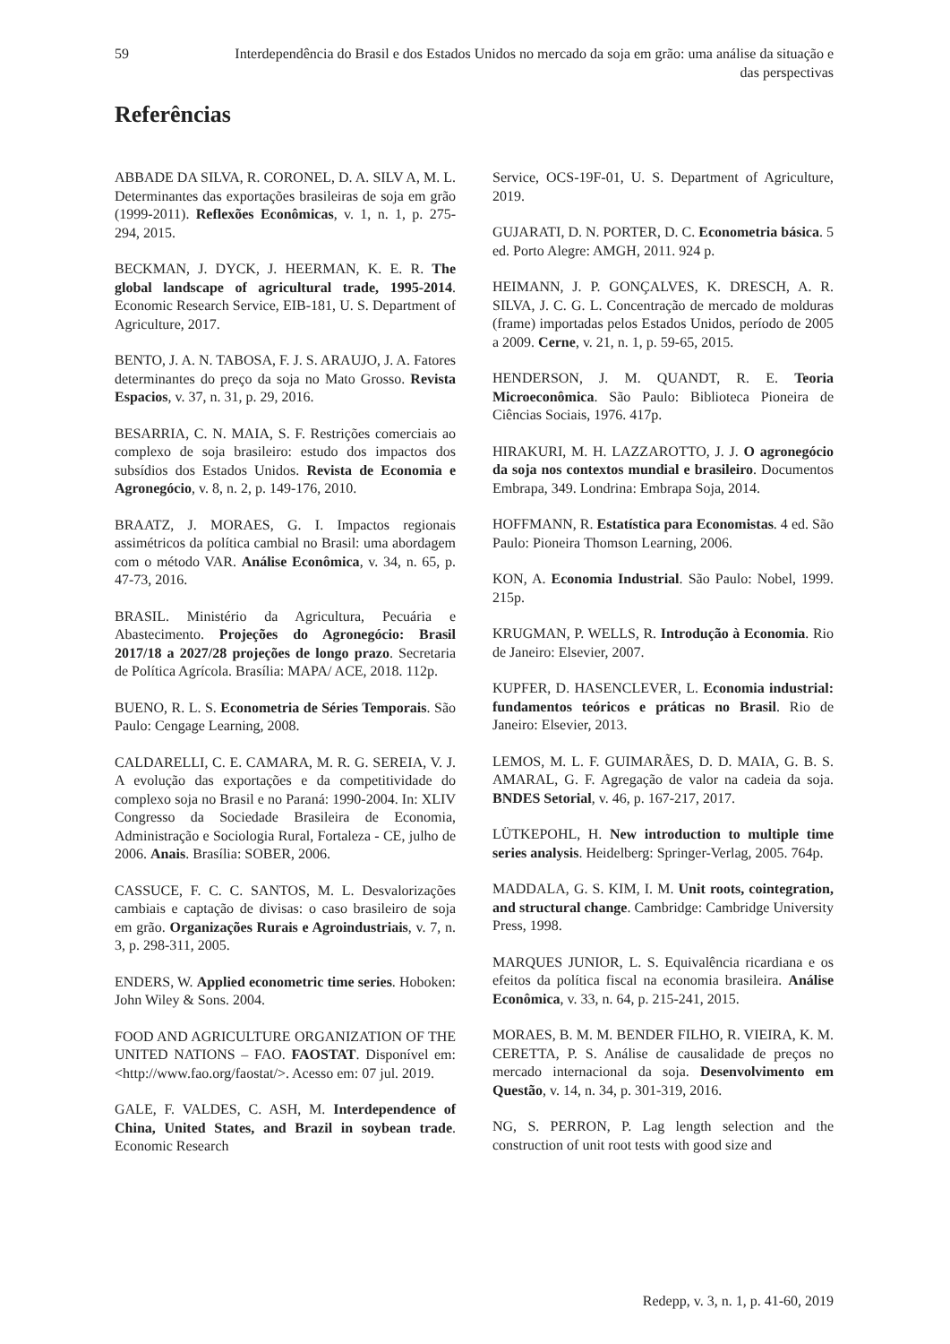59 Interdependência do Brasil e dos Estados Unidos no mercado da soja em grão: uma análise da situação e das perspectivas
Referências
ABBADE DA SILVA, R. CORONEL, D. A. SILV A, M. L. Determinantes das exportações brasileiras de soja em grão (1999-2011). Reflexões Econômicas, v. 1, n. 1, p. 275-294, 2015.
BECKMAN, J. DYCK, J. HEERMAN, K. E. R. The global landscape of agricultural trade, 1995-2014. Economic Research Service, EIB-181, U. S. Department of Agriculture, 2017.
BENTO, J. A. N. TABOSA, F. J. S. ARAUJO, J. A. Fatores determinantes do preço da soja no Mato Grosso. Revista Espacios, v. 37, n. 31, p. 29, 2016.
BESARRIA, C. N. MAIA, S. F. Restrições comerciais ao complexo de soja brasileiro: estudo dos impactos dos subsídios dos Estados Unidos. Revista de Economia e Agronegócio, v. 8, n. 2, p. 149-176, 2010.
BRAATZ, J. MORAES, G. I. Impactos regionais assimétricos da política cambial no Brasil: uma abordagem com o método VAR. Análise Econômica, v. 34, n. 65, p. 47-73, 2016.
BRASIL. Ministério da Agricultura, Pecuária e Abastecimento. Projeções do Agronegócio: Brasil 2017/18 a 2027/28 projeções de longo prazo. Secretaria de Política Agrícola. Brasília: MAPA/ ACE, 2018. 112p.
BUENO, R. L. S. Econometria de Séries Temporais. São Paulo: Cengage Learning, 2008.
CALDARELLI, C. E. CAMARA, M. R. G. SEREIA, V. J. A evolução das exportações e da competitividade do complexo soja no Brasil e no Paraná: 1990-2004. In: XLIV Congresso da Sociedade Brasileira de Economia, Administração e Sociologia Rural, Fortaleza - CE, julho de 2006. Anais. Brasília: SOBER, 2006.
CASSUCE, F. C. C. SANTOS, M. L. Desvalorizações cambiais e captação de divisas: o caso brasileiro de soja em grão. Organizações Rurais e Agroindustriais, v. 7, n. 3, p. 298-311, 2005.
ENDERS, W. Applied econometric time series. Hoboken: John Wiley & Sons. 2004.
FOOD AND AGRICULTURE ORGANIZATION OF THE UNITED NATIONS – FAO. FAOSTAT. Disponível em: <http://www.fao.org/faostat/>. Acesso em: 07 jul. 2019.
GALE, F. VALDES, C. ASH, M. Interdependence of China, United States, and Brazil in soybean trade. Economic Research
Service, OCS-19F-01, U. S. Department of Agriculture, 2019.
GUJARATI, D. N. PORTER, D. C. Econometria básica. 5 ed. Porto Alegre: AMGH, 2011. 924 p.
HEIMANN, J. P. GONÇALVES, K. DRESCH, A. R. SILVA, J. C. G. L. Concentração de mercado de molduras (frame) importadas pelos Estados Unidos, período de 2005 a 2009. Cerne, v. 21, n. 1, p. 59-65, 2015.
HENDERSON, J. M. QUANDT, R. E. Teoria Microeconômica. São Paulo: Biblioteca Pioneira de Ciências Sociais, 1976. 417p.
HIRAKURI, M. H. LAZZAROTTO, J. J. O agronegócio da soja nos contextos mundial e brasileiro. Documentos Embrapa, 349. Londrina: Embrapa Soja, 2014.
HOFFMANN, R. Estatística para Economistas. 4 ed. São Paulo: Pioneira Thomson Learning, 2006.
KON, A. Economia Industrial. São Paulo: Nobel, 1999. 215p.
KRUGMAN, P. WELLS, R. Introdução à Economia. Rio de Janeiro: Elsevier, 2007.
KUPFER, D. HASENCLEVER, L. Economia industrial: fundamentos teóricos e práticas no Brasil. Rio de Janeiro: Elsevier, 2013.
LEMOS, M. L. F. GUIMARÃES, D. D. MAIA, G. B. S. AMARAL, G. F. Agregação de valor na cadeia da soja. BNDES Setorial, v. 46, p. 167-217, 2017.
LÜTKEPOHL, H. New introduction to multiple time series analysis. Heidelberg: Springer-Verlag, 2005. 764p.
MADDALA, G. S. KIM, I. M. Unit roots, cointegration, and structural change. Cambridge: Cambridge University Press, 1998.
MARQUES JUNIOR, L. S. Equivalência ricardiana e os efeitos da política fiscal na economia brasileira. Análise Econômica, v. 33, n. 64, p. 215-241, 2015.
MORAES, B. M. M. BENDER FILHO, R. VIEIRA, K. M. CERETTA, P. S. Análise de causalidade de preços no mercado internacional da soja. Desenvolvimento em Questão, v. 14, n. 34, p. 301-319, 2016.
NG, S. PERRON, P. Lag length selection and the construction of unit root tests with good size and
Redepp, v. 3, n. 1, p. 41-60, 2019